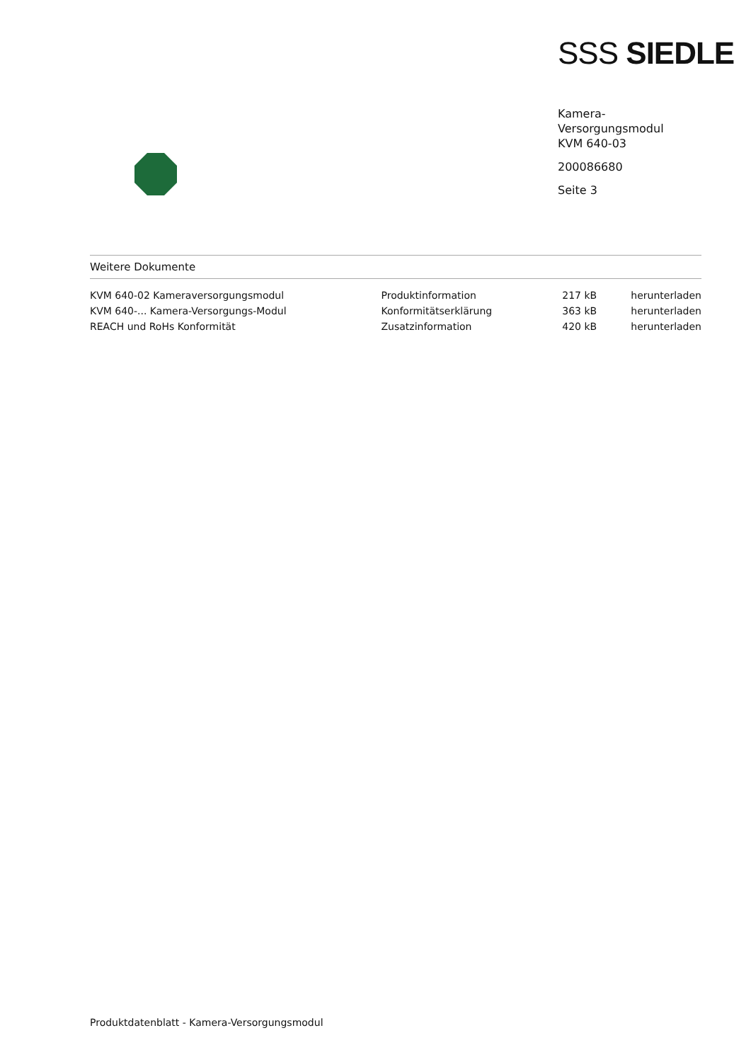SSS SIEDLE
Kamera-
Versorgungsmodul
KVM 640-03
200086680
Seite 3
Weitere Dokumente
| KVM 640-02 Kameraversorgungsmodul | Produktinformation | 217 kB | herunterladen |
| KVM 640-... Kamera-Versorgungs-Modul | Konformitätserklärung | 363 kB | herunterladen |
| REACH und RoHs Konformität | Zusatzinformation | 420 kB | herunterladen |
Produktdatenblatt - Kamera-Versorgungsmodul